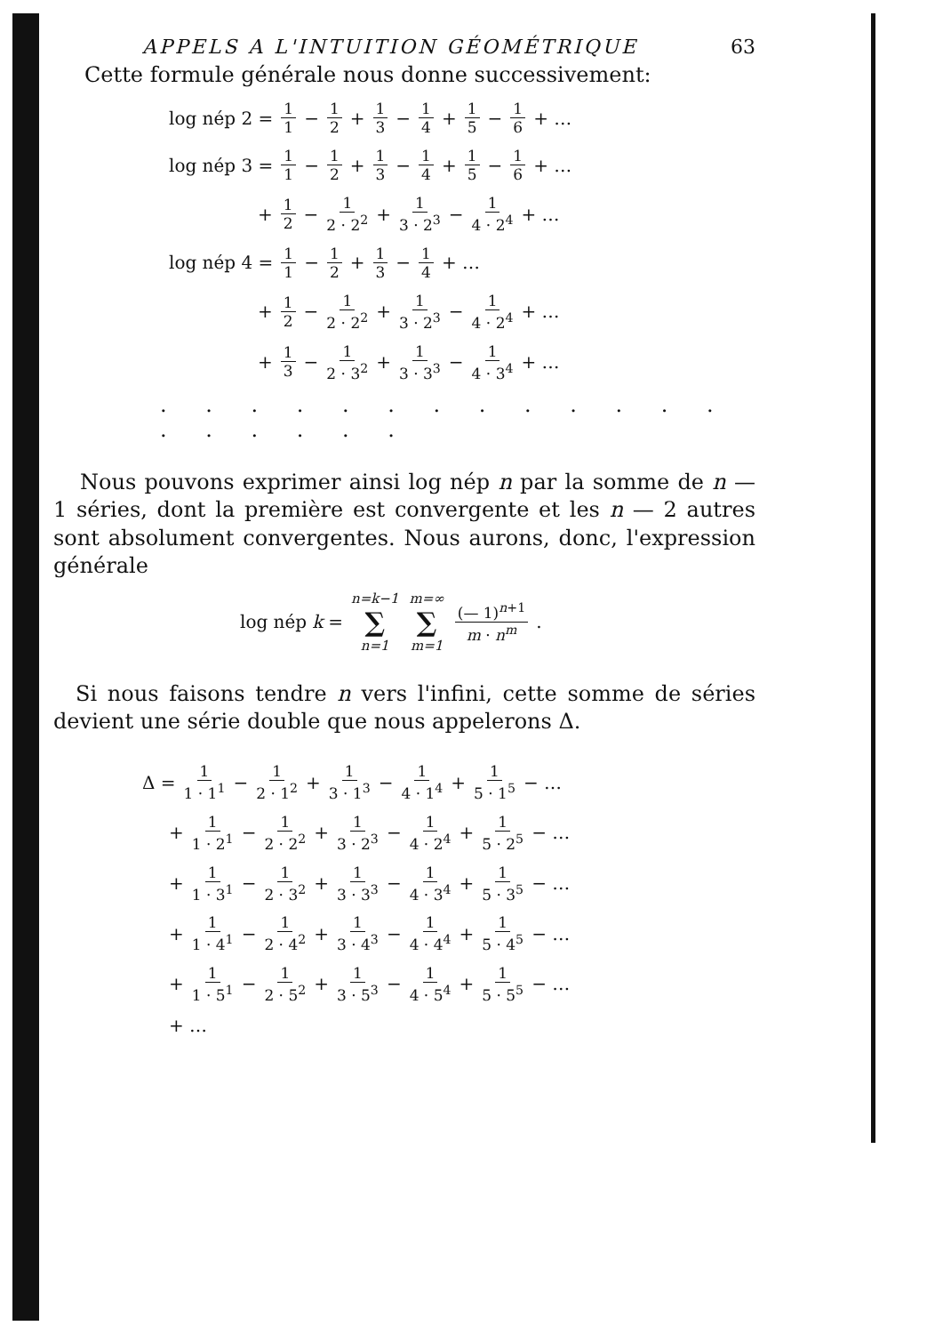APPELS A L'INTUITION GÉOMÉTRIQUE 63
Cette formule générale nous donne successivement:
log nép 2 = 1 1 − 1 2 + 1 3 − 1 4 + 1 5 − 1 6 + …
log nép 3 = 1 1 − 1 2 + 1 3 − 1 4 + 1 5 − 1 6 + …
+ 1 2 − 1 2 · 2<sup>2</sup> + 1 3 · 2<sup>3</sup> − 1 4 · 2<sup>4</sup> + …
log nép 4 = 1 1 − 1 2 + 1 3 − 1 4 + …
+ 1 2 − 1 2 · 2<sup>2</sup> + 1 3 · 2<sup>3</sup> − 1 4 · 2<sup>4</sup> + …
+ 1 3 − 1 2 · 3<sup>2</sup> + 1 3 · 3<sup>3</sup> − 1 4 · 3<sup>4</sup> + …
. . . . . . . . . . . . . . . . . . .
Nous pouvons exprimer ainsi log nép n par la somme de n — 1 séries, dont la première est convergente et les n — 2 autres sont absolument convergentes. Nous aurons, donc, l'expression générale
log nép k = n=k−1 ∑ n=1 m=∞ ∑ m=1 (— 1)<sup>n+1</sup> m · n<sup>m</sup> .
Si nous faisons tendre n vers l'infini, cette somme de séries devient une série double que nous appelerons Δ.
Δ = 1 1 · 1<sup>1</sup> − 1 2 · 1<sup>2</sup> + 1 3 · 1<sup>3</sup> − 1 4 · 1<sup>4</sup> + 1 5 · 1<sup>5</sup> − …
+ 1 1 · 2<sup>1</sup> − 1 2 · 2<sup>2</sup> + 1 3 · 2<sup>3</sup> − 1 4 · 2<sup>4</sup> + 1 5 · 2<sup>5</sup> − …
+ 1 1 · 3<sup>1</sup> − 1 2 · 3<sup>2</sup> + 1 3 · 3<sup>3</sup> − 1 4 · 3<sup>4</sup> + 1 5 · 3<sup>5</sup> − …
+ 1 1 · 4<sup>1</sup> − 1 2 · 4<sup>2</sup> + 1 3 · 4<sup>3</sup> − 1 4 · 4<sup>4</sup> + 1 5 · 4<sup>5</sup> − …
+ 1 1 · 5<sup>1</sup> − 1 2 · 5<sup>2</sup> + 1 3 · 5<sup>3</sup> − 1 4 · 5<sup>4</sup> + 1 5 · 5<sup>5</sup> − …
+ …